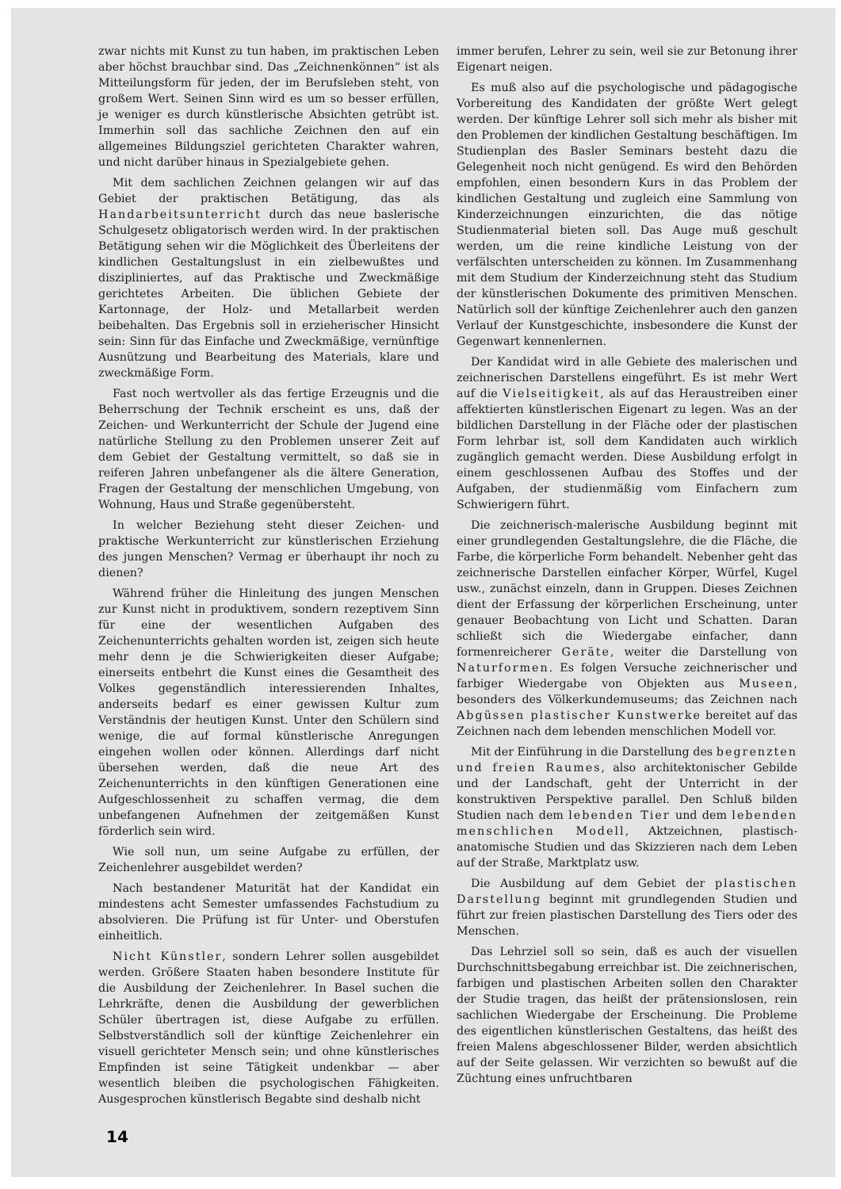zwar nichts mit Kunst zu tun haben, im praktischen Leben aber höchst brauchbar sind. Das „Zeichnenkönnen“ ist als Mitteilungsform für jeden, der im Berufsleben steht, von großem Wert. Seinen Sinn wird es um so besser erfüllen, je weniger es durch künstlerische Absichten getrübt ist. Immerhin soll das sachliche Zeichnen den auf ein allgemeines Bildungsziel gerichteten Charakter wahren, und nicht darüber hinaus in Spezialgebiete gehen.
Mit dem sachlichen Zeichnen gelangen wir auf das Gebiet der praktischen Betätigung, das als Handarbeitsunterricht durch das neue baslerische Schulgesetz obligatorisch werden wird. In der praktischen Betätigung sehen wir die Möglichkeit des Überleitens der kindlichen Gestaltungslust in ein zielbewußtes und diszipliniertes, auf das Praktische und Zweckmäßige gerichtetes Arbeiten. Die üblichen Gebiete der Kartonnage, der Holz- und Metallarbeit werden beibehalten. Das Ergebnis soll in erzieherischer Hinsicht sein: Sinn für das Einfache und Zweckmäßige, vernünftige Ausnützung und Bearbeitung des Materials, klare und zweckmäßige Form.
Fast noch wertvoller als das fertige Erzeugnis und die Beherrschung der Technik erscheint es uns, daß der Zeichen- und Werkunterricht der Schule der Jugend eine natürliche Stellung zu den Problemen unserer Zeit auf dem Gebiet der Gestaltung vermittelt, so daß sie in reiferen Jahren unbefangener als die ältere Generation, Fragen der Gestaltung der menschlichen Umgebung, von Wohnung, Haus und Straße gegenübersteht.
In welcher Beziehung steht dieser Zeichen- und praktische Werkunterricht zur künstlerischen Erziehung des jungen Menschen? Vermag er überhaupt ihr noch zu dienen?
Während früher die Hinleitung des jungen Menschen zur Kunst nicht in produktivem, sondern rezeptivem Sinn für eine der wesentlichen Aufgaben des Zeichenunterrichts gehalten worden ist, zeigen sich heute mehr denn je die Schwierigkeiten dieser Aufgabe; einerseits entbehrt die Kunst eines die Gesamtheit des Volkes gegenständlich interessierenden Inhaltes, anderseits bedarf es einer gewissen Kultur zum Verständnis der heutigen Kunst. Unter den Schülern sind wenige, die auf formal künstlerische Anregungen eingehen wollen oder können. Allerdings darf nicht übersehen werden, daß die neue Art des Zeichenunterrichts in den künftigen Generationen eine Aufgeschlossenheit zu schaffen vermag, die dem unbefangenen Aufnehmen der zeitgemäßen Kunst förderlich sein wird.
Wie soll nun, um seine Aufgabe zu erfüllen, der Zeichenlehrer ausgebildet werden?
Nach bestandener Maturität hat der Kandidat ein mindestens acht Semester umfassendes Fachstudium zu absolvieren. Die Prüfung ist für Unter- und Oberstufen einheitlich.
Nicht Künstler, sondern Lehrer sollen ausgebildet werden. Größere Staaten haben besondere Institute für die Ausbildung der Zeichenlehrer. In Basel suchen die Lehrkräfte, denen die Ausbildung der gewerblichen Schüler übertragen ist, diese Aufgabe zu erfüllen. Selbstverständlich soll der künftige Zeichenlehrer ein visuell gerichteter Mensch sein; und ohne künstlerisches Empfinden ist seine Tätigkeit undenkbar — aber wesentlich bleiben die psychologischen Fähigkeiten. Ausgesprochen künstlerisch Begabte sind deshalb nicht
immer berufen, Lehrer zu sein, weil sie zur Betonung ihrer Eigenart neigen.
Es muß also auf die psychologische und pädagogische Vorbereitung des Kandidaten der größte Wert gelegt werden. Der künftige Lehrer soll sich mehr als bisher mit den Problemen der kindlichen Gestaltung beschäftigen. Im Studienplan des Basler Seminars besteht dazu die Gelegenheit noch nicht genügend. Es wird den Behörden empfohlen, einen besondern Kurs in das Problem der kindlichen Gestaltung und zugleich eine Sammlung von Kinderzeichnungen einzurichten, die das nötige Studienmaterial bieten soll. Das Auge muß geschult werden, um die reine kindliche Leistung von der verfälschten unterscheiden zu können. Im Zusammenhang mit dem Studium der Kinderzeichnung steht das Studium der künstlerischen Dokumente des primitiven Menschen. Natürlich soll der künftige Zeichenlehrer auch den ganzen Verlauf der Kunstgeschichte, insbesondere die Kunst der Gegenwart kennenlernen.
Der Kandidat wird in alle Gebiete des malerischen und zeichnerischen Darstellens eingeführt. Es ist mehr Wert auf die Vielseitigkeit, als auf das Heraustreiben einer affektierten künstlerischen Eigenart zu legen. Was an der bildlichen Darstellung in der Fläche oder der plastischen Form lehrbar ist, soll dem Kandidaten auch wirklich zugänglich gemacht werden. Diese Ausbildung erfolgt in einem geschlossenen Aufbau des Stoffes und der Aufgaben, der studienmäßig vom Einfachern zum Schwierigern führt.
Die zeichnerisch-malerische Ausbildung beginnt mit einer grundlegenden Gestaltungslehre, die die Fläche, die Farbe, die körperliche Form behandelt. Nebenher geht das zeichnerische Darstellen einfacher Körper, Würfel, Kugel usw., zunächst einzeln, dann in Gruppen. Dieses Zeichnen dient der Erfassung der körperlichen Erscheinung, unter genauer Beobachtung von Licht und Schatten. Daran schließt sich die Wiedergabe einfacher, dann formenreicherer Geräte, weiter die Darstellung von Naturformen. Es folgen Versuche zeichnerischer und farbiger Wiedergabe von Objekten aus Museen, besonders des Völkerkundemuseums; das Zeichnen nach Abgüssen plastischer Kunstwerke bereitet auf das Zeichnen nach dem lebenden menschlichen Modell vor.
Mit der Einführung in die Darstellung des begrenzten und freien Raumes, also architektonischer Gebilde und der Landschaft, geht der Unterricht in der konstruktiven Perspektive parallel. Den Schluß bilden Studien nach dem lebenden Tier und dem lebenden menschlichen Modell, Aktzeichnen, plastisch-anatomische Studien und das Skizzieren nach dem Leben auf der Straße, Marktplatz usw.
Die Ausbildung auf dem Gebiet der plastischen Darstellung beginnt mit grundlegenden Studien und führt zur freien plastischen Darstellung des Tiers oder des Menschen.
Das Lehrziel soll so sein, daß es auch der visuellen Durchschnittsbegabung erreichbar ist. Die zeichnerischen, farbigen und plastischen Arbeiten sollen den Charakter der Studie tragen, das heißt der prätensionslosen, rein sachlichen Wiedergabe der Erscheinung. Die Probleme des eigentlichen künstlerischen Gestaltens, das heißt des freien Malens abgeschlossener Bilder, werden absichtlich auf der Seite gelassen. Wir verzichten so bewußt auf die Züchtung eines unfruchtbaren
14